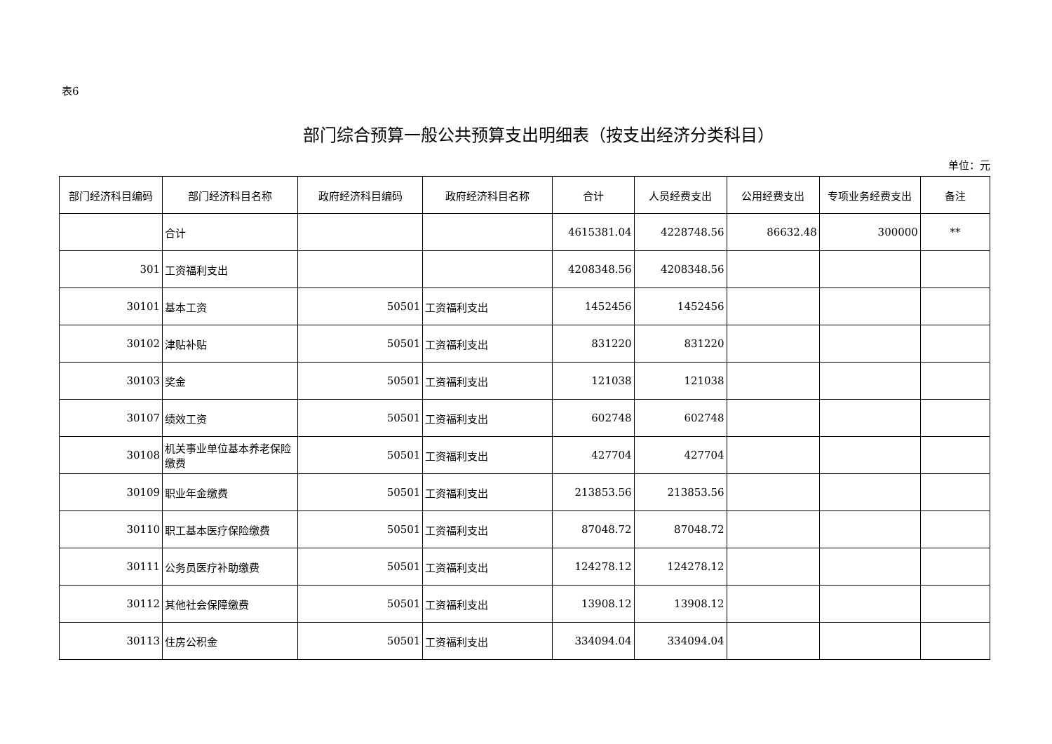表6
部门综合预算一般公共预算支出明细表（按支出经济分类科目）
单位：元
| 部门经济科目编码 | 部门经济科目名称 | 政府经济科目编码 | 政府经济科目名称 | 合计 | 人员经费支出 | 公用经费支出 | 专项业务经费支出 | 备注 |
| --- | --- | --- | --- | --- | --- | --- | --- | --- |
| | 合计 | | | 4615381.04 | 4228748.56 | 86632.48 | 300000 | ** |
| 301 | 工资福利支出 | | | 4208348.56 | 4208348.56 | | | |
| 30101 | 基本工资 | 50501 | 工资福利支出 | 1452456 | 1452456 | | | |
| 30102 | 津贴补贴 | 50501 | 工资福利支出 | 831220 | 831220 | | | |
| 30103 | 奖金 | 50501 | 工资福利支出 | 121038 | 121038 | | | |
| 30107 | 绩效工资 | 50501 | 工资福利支出 | 602748 | 602748 | | | |
| 30108 | 机关事业单位基本养老保险缴费 | 50501 | 工资福利支出 | 427704 | 427704 | | | |
| 30109 | 职业年金缴费 | 50501 | 工资福利支出 | 213853.56 | 213853.56 | | | |
| 30110 | 职工基本医疗保险缴费 | 50501 | 工资福利支出 | 87048.72 | 87048.72 | | | |
| 30111 | 公务员医疗补助缴费 | 50501 | 工资福利支出 | 124278.12 | 124278.12 | | | |
| 30112 | 其他社会保障缴费 | 50501 | 工资福利支出 | 13908.12 | 13908.12 | | | |
| 30113 | 住房公积金 | 50501 | 工资福利支出 | 334094.04 | 334094.04 | | | |